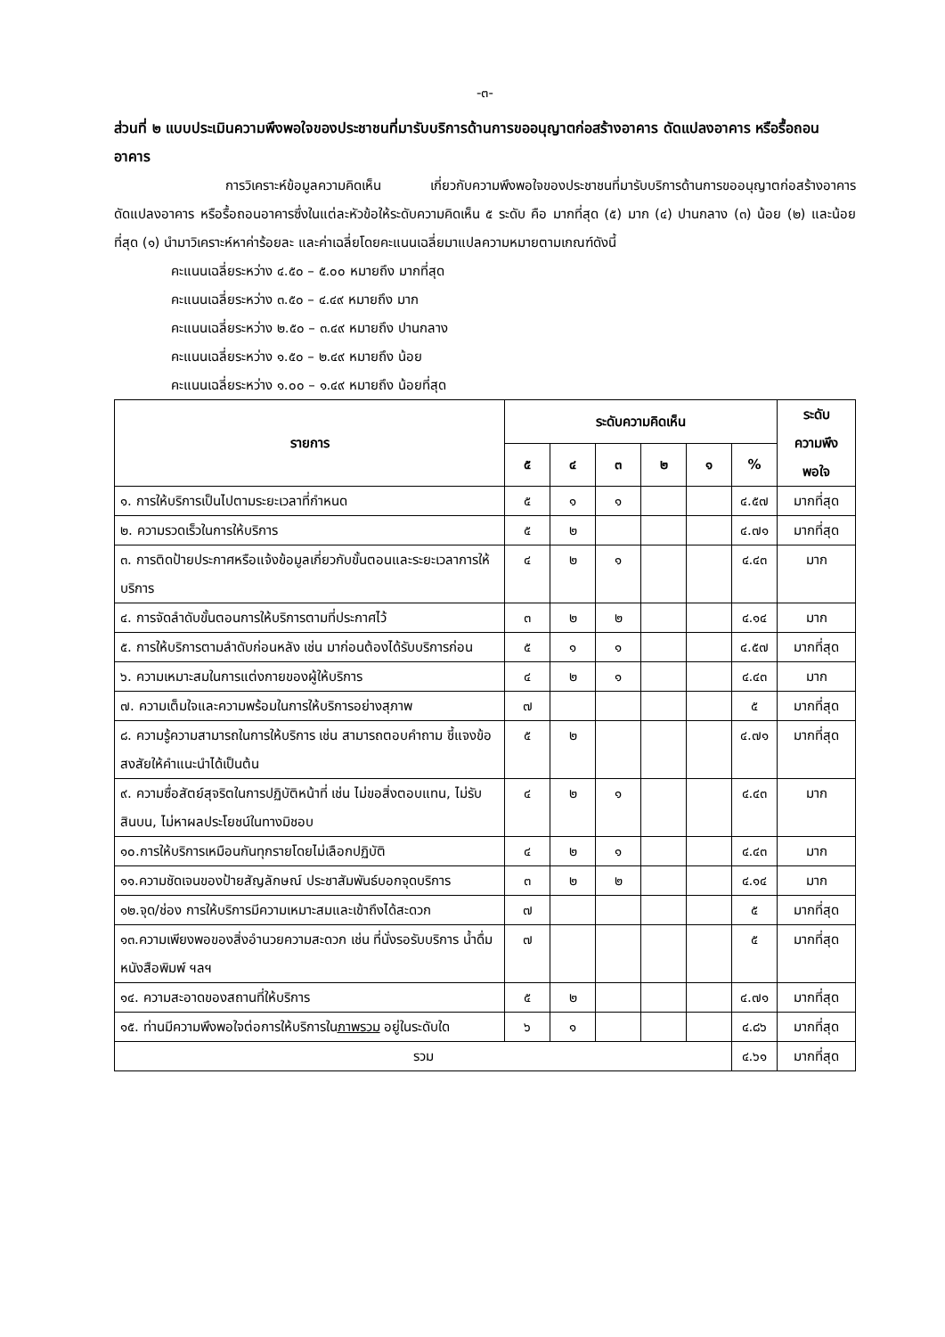-๓-
ส่วนที่ ๒ แบบประเมินความพึงพอใจของประชาชนที่มารับบริการด้านการขออนุญาตก่อสร้างอาคาร ดัดแปลงอาคาร หรือรื้อถอนอาคาร
การวิเคราะห์ข้อมูลความคิดเห็น เกี่ยวกับความพึงพอใจของประชาชนที่มารับบริการด้านการขออนุญาตก่อสร้างอาคาร ดัดแปลงอาคาร หรือรื้อถอนอาคารซึ่งในแต่ละหัวข้อให้ระดับความคิดเห็น ๕ ระดับ คือ มากที่สุด (๕) มาก (๔) ปานกลาง (๓) น้อย (๒) และน้อยที่สุด (๑) นำมาวิเคราะห์หาค่าร้อยละ และค่าเฉลี่ยโดยคะแนนเฉลี่ยมาแปลความหมายตามเกณฑ์ดังนี้
คะแนนเฉลี่ยระหว่าง ๔.๕๐ – ๕.๐๐ หมายถึง มากที่สุด
คะแนนเฉลี่ยระหว่าง ๓.๕๐ – ๔.๔๙ หมายถึง มาก
คะแนนเฉลี่ยระหว่าง ๒.๕๐ – ๓.๔๙ หมายถึง ปานกลาง
คะแนนเฉลี่ยระหว่าง ๑.๕๐ – ๒.๔๙ หมายถึง น้อย
คะแนนเฉลี่ยระหว่าง ๑.๐๐ – ๑.๔๙ หมายถึง น้อยที่สุด
| รายการ | ระดับความคิดเห็น | | | | | | ระดับ ความพึง พอใจ |
| --- | --- | --- | --- | --- | --- | --- | --- |
| | ๕ | ๔ | ๓ | ๒ | ๑ | % | |
| ๑. การให้บริการเป็นไปตามระยะเวลาที่กำหนด | ๕ | ๑ | ๑ | | | ๔.๕๗ | มากที่สุด |
| ๒. ความรวดเร็วในการให้บริการ | ๕ | ๒ | | | | ๔.๗๑ | มากที่สุด |
| ๓. การติดป้ายประกาศหรือแจ้งข้อมูลเกี่ยวกับขั้นตอนและระยะเวลาการให้บริการ | ๔ | ๒ | ๑ | | | ๔.๔๓ | มาก |
| ๔. การจัดลำดับขั้นตอนการให้บริการตามที่ประกาศไว้ | ๓ | ๒ | ๒ | | | ๔.๑๔ | มาก |
| ๕. การให้บริการตามลำดับก่อนหลัง เช่น มาก่อนต้องได้รับบริการก่อน | ๕ | ๑ | ๑ | | | ๔.๕๗ | มากที่สุด |
| ๖. ความเหมาะสมในการแต่งกายของผู้ให้บริการ | ๔ | ๒ | ๑ | | | ๔.๔๓ | มาก |
| ๗. ความเต็มใจและความพร้อมในการให้บริการอย่างสุภาพ | ๗ | | | | | ๕ | มากที่สุด |
| ๘. ความรู้ความสามารถในการให้บริการ เช่น สามารถตอบคำถาม ชี้แจงข้อสงสัยให้คำแนะนำได้เป็นต้น | ๕ | ๒ | | | | ๔.๗๑ | มากที่สุด |
| ๙. ความซื่อสัตย์สุจริตในการปฏิบัติหน้าที่ เช่น ไม่ขอสิ่งตอบแทน, ไม่รับสินบน, ไม่หาผลประโยชน์ในทางมิชอบ | ๔ | ๒ | ๑ | | | ๔.๔๓ | มาก |
| ๑๐.การให้บริการเหมือนกันทุกรายโดยไม่เลือกปฏิบัติ | ๔ | ๒ | ๑ | | | ๔.๔๓ | มาก |
| ๑๑.ความชัดเจนของป้ายสัญลักษณ์ ประชาสัมพันธ์บอกจุดบริการ | ๓ | ๒ | ๒ | | | ๔.๑๔ | มาก |
| ๑๒.จุด/ช่อง การให้บริการมีความเหมาะสมและเข้าถึงได้สะดวก | ๗ | | | | | ๕ | มากที่สุด |
| ๑๓.ความเพียงพอของสิ่งอำนวยความสะดวก เช่น ที่นั่งรอรับบริการ น้ำดื่ม หนังสือพิมพ์ ฯลฯ | ๗ | | | | | ๕ | มากที่สุด |
| ๑๔. ความสะอาดของสถานที่ให้บริการ | ๕ | ๒ | | | | ๔.๗๑ | มากที่สุด |
| ๑๕. ท่านมีความพึงพอใจต่อการให้บริการใน ภาพรวม อยู่ในระดับใด | ๖ | ๑ | | | | ๔.๘๖ | มากที่สุด |
| รวม | | | | | | ๔.๖๑ | มากที่สุด |